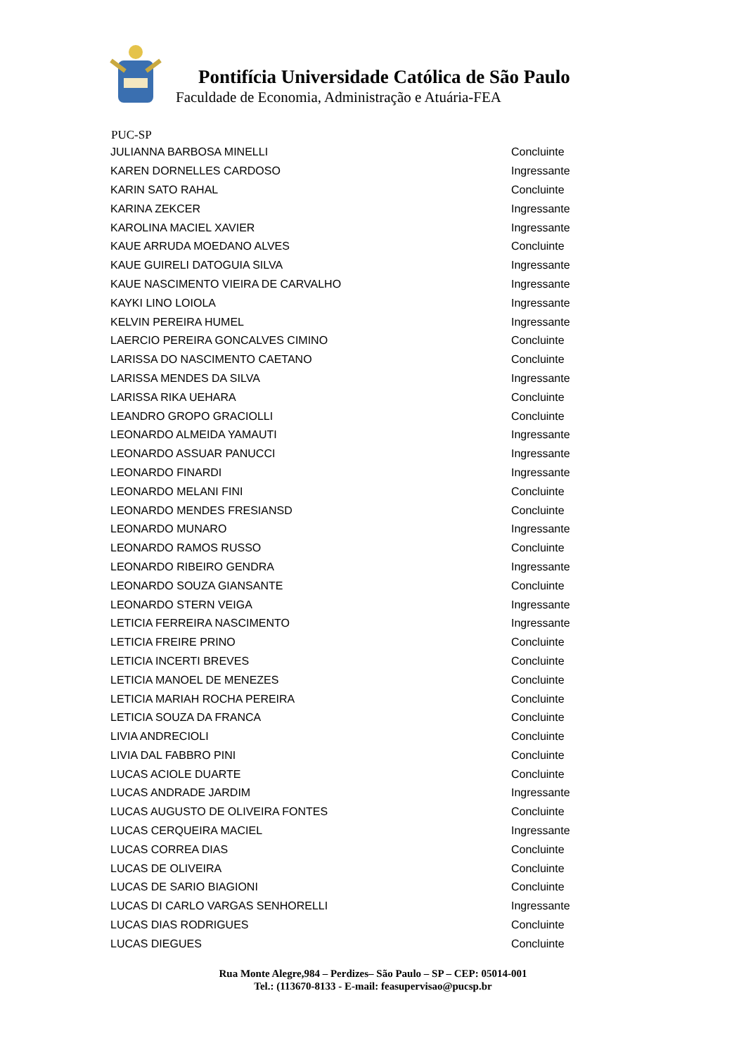Pontifícia Universidade Católica de São Paulo
Faculdade de Economia, Administração e Atuária-FEA
PUC-SP
| JULIANNA BARBOSA MINELLI | Concluinte |
| KAREN DORNELLES CARDOSO | Ingressante |
| KARIN SATO RAHAL | Concluinte |
| KARINA ZEKCER | Ingressante |
| KAROLINA MACIEL XAVIER | Ingressante |
| KAUE ARRUDA MOEDANO ALVES | Concluinte |
| KAUE GUIRELI DATOGUIA SILVA | Ingressante |
| KAUE NASCIMENTO VIEIRA DE CARVALHO | Ingressante |
| KAYKI LINO LOIOLA | Ingressante |
| KELVIN PEREIRA HUMEL | Ingressante |
| LAERCIO PEREIRA GONCALVES CIMINO | Concluinte |
| LARISSA DO NASCIMENTO CAETANO | Concluinte |
| LARISSA MENDES DA SILVA | Ingressante |
| LARISSA RIKA UEHARA | Concluinte |
| LEANDRO GROPO GRACIOLLI | Concluinte |
| LEONARDO ALMEIDA YAMAUTI | Ingressante |
| LEONARDO ASSUAR PANUCCI | Ingressante |
| LEONARDO FINARDI | Ingressante |
| LEONARDO MELANI FINI | Concluinte |
| LEONARDO MENDES FRESIANSD | Concluinte |
| LEONARDO MUNARO | Ingressante |
| LEONARDO RAMOS RUSSO | Concluinte |
| LEONARDO RIBEIRO GENDRA | Ingressante |
| LEONARDO SOUZA GIANSANTE | Concluinte |
| LEONARDO STERN VEIGA | Ingressante |
| LETICIA FERREIRA NASCIMENTO | Ingressante |
| LETICIA FREIRE PRINO | Concluinte |
| LETICIA INCERTI BREVES | Concluinte |
| LETICIA MANOEL DE MENEZES | Concluinte |
| LETICIA MARIAH ROCHA PEREIRA | Concluinte |
| LETICIA SOUZA DA FRANCA | Concluinte |
| LIVIA ANDRECIOLI | Concluinte |
| LIVIA DAL FABBRO PINI | Concluinte |
| LUCAS ACIOLE DUARTE | Concluinte |
| LUCAS ANDRADE JARDIM | Ingressante |
| LUCAS AUGUSTO DE OLIVEIRA FONTES | Concluinte |
| LUCAS CERQUEIRA MACIEL | Ingressante |
| LUCAS CORREA DIAS | Concluinte |
| LUCAS DE OLIVEIRA | Concluinte |
| LUCAS DE SARIO BIAGIONI | Concluinte |
| LUCAS DI CARLO VARGAS SENHORELLI | Ingressante |
| LUCAS DIAS RODRIGUES | Concluinte |
| LUCAS DIEGUES | Concluinte |
Rua Monte Alegre,984 – Perdizes– São Paulo – SP – CEP: 05014-001
Tel.: (113670-8133 - E-mail: feasupervisao@pucsp.br